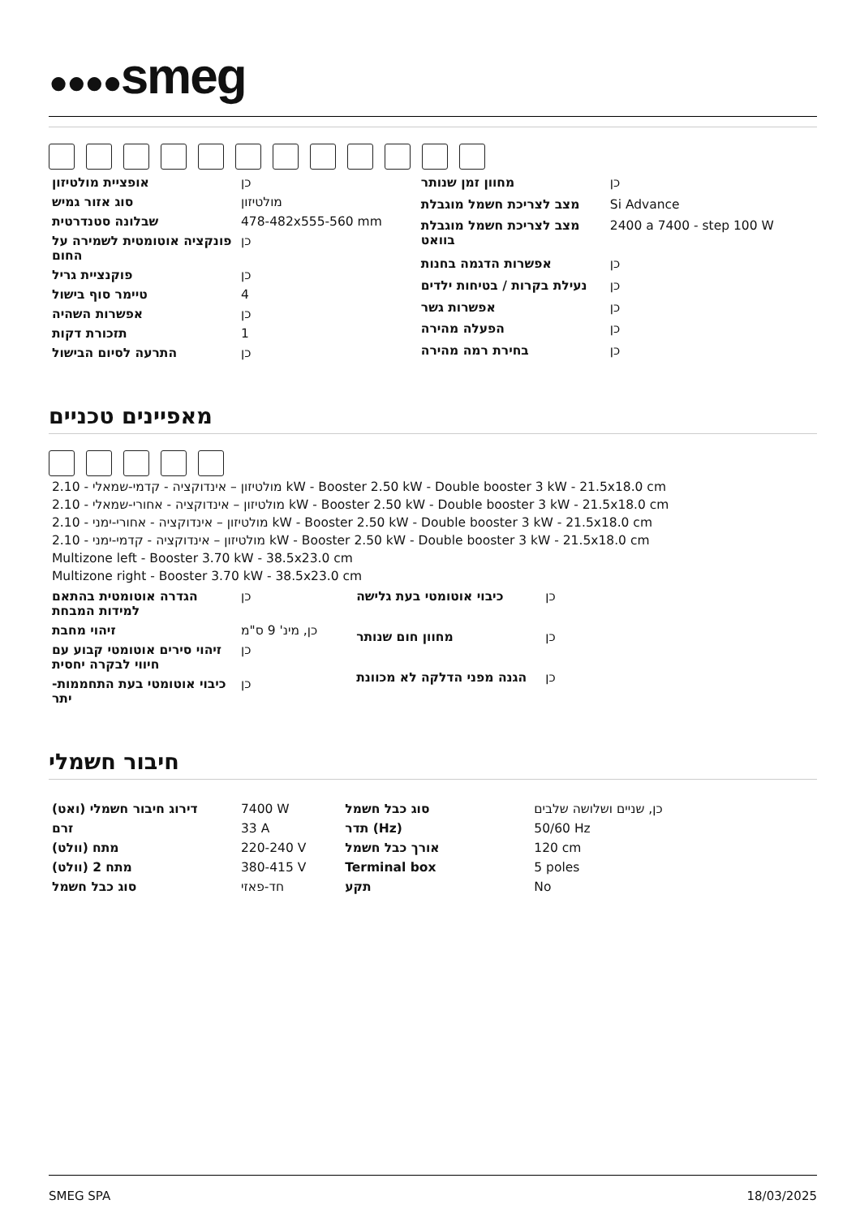●●●●smeg
| אופציית מולטיזון | כן |
| סוג אזור גמיש | מולטיזון |
| שבלונה סטנדרטית | 478-482x555-560 mm |
| פונקציה אוטומטית לשמירה על החום | כן |
| פוקנציית גריל | כן |
| טיימר סוף בישול | 4 |
| אפשרות השהיה | כן |
| תזכורת דקות | 1 |
| התרעה לסיום הבישול | כן |
| מחוון זמן שנותר | כן |
| מצב לצריכת חשמל מוגבלת | Si Advance |
| מצב לצריכת חשמל מוגבלת בוואט | 2400 a 7400 - step 100 W |
| אפשרות הדגמה בחנות | כן |
| נעילת בקרות / בטיחות ילדים | כן |
| אפשרות גשר | כן |
| הפעלה מהירה | כן |
| בחירת רמה מהירה | כן |
מאפיינים טכניים
2.10 - מולטיזון – אינדוקציה - קדמי-שמאלי kW - Booster 2.50 kW - Double booster 3 kW - 21.5x18.0 cm
2.10 - מולטיזון – אינדוקציה - אחורי-שמאלי kW - Booster 2.50 kW - Double booster 3 kW - 21.5x18.0 cm
2.10 - מולטיזון – אינדוקציה - אחורי-ימני kW - Booster 2.50 kW - Double booster 3 kW - 21.5x18.0 cm
2.10 - מולטיזון – אינדוקציה - קדמי-ימני kW - Booster 2.50 kW - Double booster 3 kW - 21.5x18.0 cm
Multizone left - Booster 3.70 kW - 38.5x23.0 cm
Multizone right - Booster 3.70 kW - 38.5x23.0 cm
| הגדרה אוטומטית בהתאם למידות המבחת | כן |
| זיהוי מחבת | כן, מינ' 9 ס"מ |
| זיהוי סירים אוטומטי קבוע עם חיווי לבקרה יחסית | כן |
| כיבוי אוטומטי בעת התחממות-יתר | כן |
| כיבוי אוטומטי בעת גלישה | כן |
| מחוון חום שנותר | כן |
| הגנה מפני הדלקה לא מכוונת | כן |
חיבור חשמלי
| דירוג חיבור חשמלי (ואט) | 7400 W |
| זרם | 33 A |
| מתח (וולט) | 220-240 V |
| מתח 2 (וולט) | 380-415 V |
| סוג כבל חשמל | חד-פאזי |
| סוג כבל חשמל | כן, שניים ושלושה שלבים |
| תדר (Hz) | 50/60 Hz |
| אורך כבל חשמל | 120 cm |
| Terminal box | 5 poles |
| תקע | No |
SMEG SPA 18/03/2025